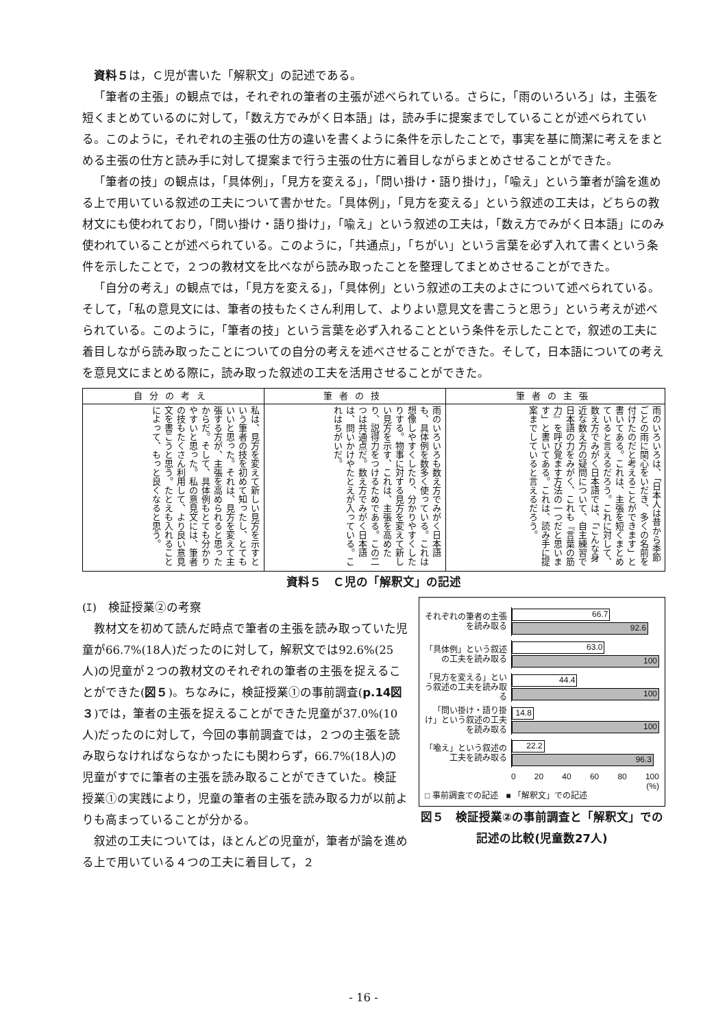資料５は，Ｃ児が書いた「解釈文」の記述である。
「筆者の主張」の観点では，それぞれの筆者の主張が述べられている。さらに，「雨のいろいろ」は，主張を短くまとめているのに対して，「数え方でみがく日本語」は，読み手に提案までしていることが述べられている。このように，それぞれの主張の仕方の違いを書くように条件を示したことで，事実を基に簡潔に考えをまとめる主張の仕方と読み手に対して提案まで行う主張の仕方に着目しながらまとめさせることができた。
「筆者の技」の観点は，「具体例」，「見方を変える」，「問い掛け・語り掛け」，「喩え」という筆者が論を進める上で用いている叙述の工夫について書かせた。「具体例」，「見方を変える」という叙述の工夫は，どちらの教材文にも使われており，「問い掛け・語り掛け」，「喩え」という叙述の工夫は，「数え方でみがく日本語」にのみ使われていることが述べられている。このように，「共通点」，「ちがい」という言葉を必ず入れて書くという条件を示したことで，２つの教材文を比べながら読み取ったことを整理してまとめさせることができた。
「自分の考え」の観点では，「見方を変える」，「具体例」という叙述の工夫のよさについて述べられている。そして，「私の意見文には、筆者の技もたくさん利用して、よりよい意見文を書こうと思う」という考えが述べられている。このように，「筆者の技」という言葉を必ず入れることという条件を示したことで，叙述の工夫に着目しながら読み取ったことについての自分の考えを述べさせることができた。そして，日本語についての考えを意見文にまとめる際に，読み取った叙述の工夫を活用させることができた。
| 自分の考え | 筆者の技 | 筆者の主張 |
| --- | --- | --- |
| 私は、見方を変えて新しい見方を示すという筆者の技を初めて知ったし、とてもいいと思った。それは、見方を変えて主張する方が、主張を高められると思ったからだ。そして、具体例もとても分かりやすいと思った。私の意見文には、筆者の技もたくさん利用して、より良い意見文を書こうと思う。たとえも入れることによって、もっと良くなると思う。 | 雨のいろいろも数え方でみがく日本語も、具体例を数多く使っている。これは想像しやすくしたり、分かりやすくしたりする。物事に対する見方を変えて新しい見方を示す、これは、主張を高めたり、説得力をつけるためである。この二つは共通点だ。数え方でみがく日本語は、問いかけやたとえが入っている。これはちがいだ。 | 雨のいろいろは、「日本人は昔から季節ごとの雨に関心をいだき、多くの名前を付けたのだと考えることができます」と書いてある。これは、主張を短くまとめていると言えるだろう。これに対して、数え方でみがく日本語では、「こんな身近な数え方の疑問について、自主練習で日本語の力をみがく、これも『言葉の筋力』を呼び覚ます方法の一つだと思います」と書いてある。これは、読み手に提案までしていると言えるだろう。 |
資料５　Ｃ児の「解釈文」の記述
(ｴ)　検証授業②の考察
教材文を初めて読んだ時点で筆者の主張を読み取っていた児童が66.7%(18人)だったのに対して，解釈文では92.6%(25人)の児童が２つの教材文のそれぞれの筆者の主張を捉えることができた(図５)。ちなみに，検証授業①の事前調査(p.14図３)では，筆者の主張を捉えることができた児童が37.0%(10人)だったのに対して，今回の事前調査では，２つの主張を読み取らなければならなかったにも関わらず，66.7%(18人)の児童がすでに筆者の主張を読み取ることができていた。検証授業①の実践により，児童の筆者の主張を読み取る力が以前よりも高まっていることが分かる。
叙述の工夫については，ほとんどの児童が，筆者が論を進める上で用いている４つの工夫に着目して，２
それぞれの筆者の主張を読み取る
66.7
92.6
「具体例」という叙述の工夫を読み取る
63.0
100
「見方を変える」という叙述の工夫を読み取る
44.4
100
「問い掛け・語り掛け」という叙述の工夫を読み取る
14.8
100
「喩え」という叙述の工夫を読み取る
22.2
96.3
0 20 40 60 80 100
(%)
□ 事前調査での記述　■ 「解釈文」での記述
図５　検証授業②の事前調査と「解釈文」での記述の比較(児童数27人)
- 16 -